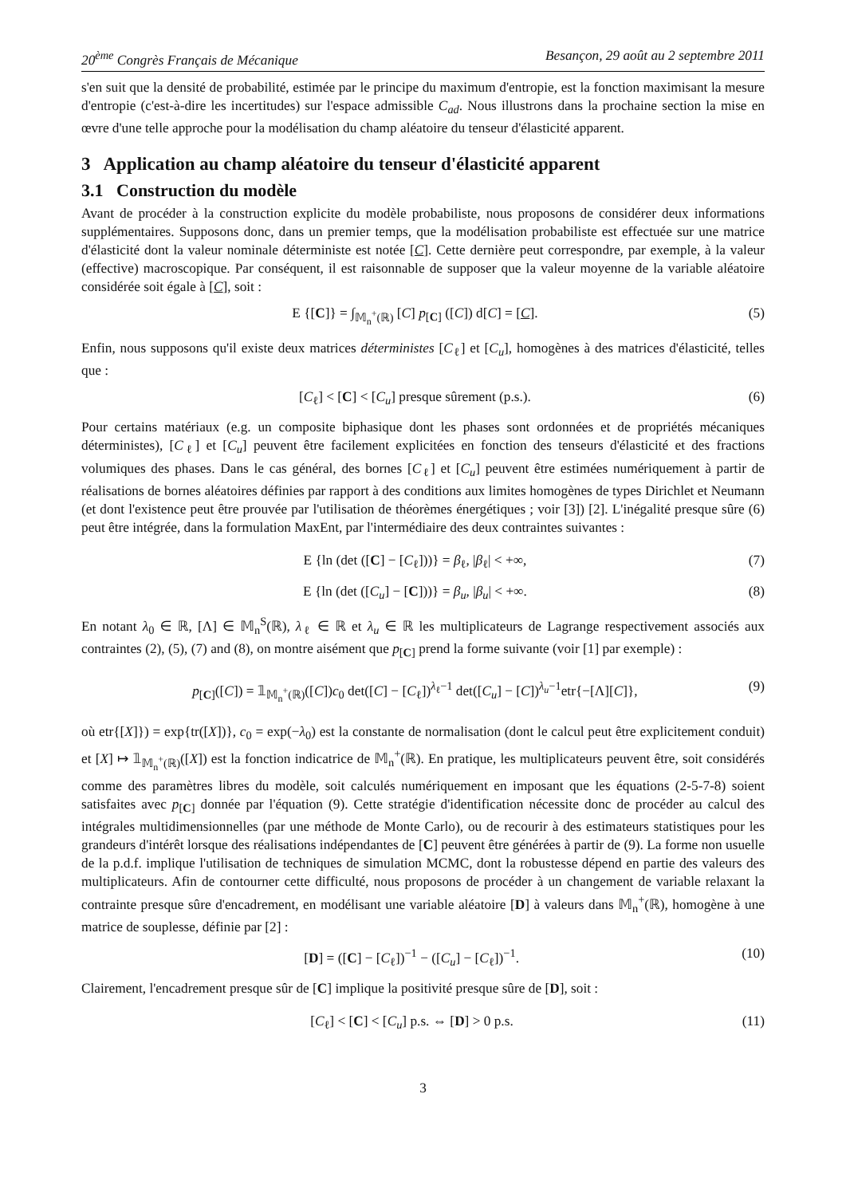20<sup>ème</sup> Congrès Français de Mécanique Besançon, 29 août au 2 septembre 2011
s'en suit que la densité de probabilité, estimée par le principe du maximum d'entropie, est la fonction maximisant la mesure d'entropie (c'est-à-dire les incertitudes) sur l'espace admissible C<sub>ad</sub>. Nous illustrons dans la prochaine section la mise en œvre d'une telle approche pour la modélisation du champ aléatoire du tenseur d'élasticité apparent.
3 Application au champ aléatoire du tenseur d'élasticité apparent
3.1 Construction du modèle
Avant de procéder à la construction explicite du modèle probabiliste, nous proposons de considérer deux informations supplémentaires. Supposons donc, dans un premier temps, que la modélisation probabiliste est effectuée sur une matrice d'élasticité dont la valeur nominale déterministe est notée [C]. Cette dernière peut correspondre, par exemple, à la valeur (effective) macroscopique. Par conséquent, il est raisonnable de supposer que la valeur moyenne de la variable aléatoire considérée soit égale à [C], soit :
E {[C]} = ∫<sub>𝕄<sub>n</sub><sup>+</sup>(ℝ)</sub> [C] p<sub>[C]</sub> ([C]) d[C] = [C]. (5)
Enfin, nous supposons qu'il existe deux matrices déterministes [C<sub>ℓ</sub>] et [C<sub>u</sub>], homogènes à des matrices d'élasticité, telles que :
[C<sub>ℓ</sub>] < [C] < [C<sub>u</sub>] presque sûrement (p.s.). (6)
Pour certains matériaux (e.g. un composite biphasique dont les phases sont ordonnées et de propriétés mécaniques déterministes), [C<sub>ℓ</sub>] et [C<sub>u</sub>] peuvent être facilement explicitées en fonction des tenseurs d'élasticité et des fractions volumiques des phases. Dans le cas général, des bornes [C<sub>ℓ</sub>] et [C<sub>u</sub>] peuvent être estimées numériquement à partir de réalisations de bornes aléatoires définies par rapport à des conditions aux limites homogènes de types Dirichlet et Neumann (et dont l'existence peut être prouvée par l'utilisation de théorèmes énergétiques ; voir [3]) [2]. L'inégalité presque sûre (6) peut être intégrée, dans la formulation MaxEnt, par l'intermédiaire des deux contraintes suivantes :
E {ln (det ([C] − [C<sub>ℓ</sub>]))} = β<sub>ℓ</sub>, |β<sub>ℓ</sub>| < +∞, (7)
E {ln (det ([C<sub>u</sub>] − [C]))} = β<sub>u</sub>, |β<sub>u</sub>| < +∞. (8)
En notant λ<sub>0</sub> ∈ ℝ, [Λ] ∈ 𝕄<sub>n</sub><sup>S</sup>(ℝ), λ<sub>ℓ</sub> ∈ ℝ et λ<sub>u</sub> ∈ ℝ les multiplicateurs de Lagrange respectivement associés aux contraintes (2), (5), (7) and (8), on montre aisément que p<sub>[C]</sub> prend la forme suivante (voir [1] par exemple) :
p<sub>[C]</sub>([C]) = 𝟙<sub>𝕄<sub>n</sub><sup>+</sup>(ℝ)</sub>([C])c<sub>0</sub> det([C] − [C<sub>ℓ</sub>])<sup>λ<sub>ℓ</sub>−1</sup> det([C<sub>u</sub>] − [C])<sup>λ<sub>u</sub>−1</sup>etr{−[Λ][C]}, (9)
où etr{[X]}) = exp{tr([X])}, c<sub>0</sub> = exp(−λ<sub>0</sub>) est la constante de normalisation (dont le calcul peut être explicitement conduit) et [X] ↦ 𝟙<sub>𝕄<sub>n</sub><sup>+</sup>(ℝ)</sub>([X]) est la fonction indicatrice de 𝕄<sub>n</sub><sup>+</sup>(ℝ). En pratique, les multiplicateurs peuvent être, soit considérés comme des paramètres libres du modèle, soit calculés numériquement en imposant que les équations (2-5-7-8) soient satisfaites avec p<sub>[C]</sub> donnée par l'équation (9). Cette stratégie d'identification nécessite donc de procéder au calcul des intégrales multidimensionnelles (par une méthode de Monte Carlo), ou de recourir à des estimateurs statistiques pour les grandeurs d'intérêt lorsque des réalisations indépendantes de [C] peuvent être générées à partir de (9). La forme non usuelle de la p.d.f. implique l'utilisation de techniques de simulation MCMC, dont la robustesse dépend en partie des valeurs des multiplicateurs. Afin de contourner cette difficulté, nous proposons de procéder à un changement de variable relaxant la contrainte presque sûre d'encadrement, en modélisant une variable aléatoire [D] à valeurs dans 𝕄<sub>n</sub><sup>+</sup>(ℝ), homogène à une matrice de souplesse, définie par [2] :
[D] = ([C] − [C<sub>ℓ</sub>])<sup>−1</sup> − ([C<sub>u</sub>] − [C<sub>ℓ</sub>])<sup>−1</sup>. (10)
Clairement, l'encadrement presque sûr de [C] implique la positivité presque sûre de [D], soit :
[C<sub>ℓ</sub>] < [C] < [C<sub>u</sub>] p.s. ⇔ [D] > 0 p.s. (11)
3